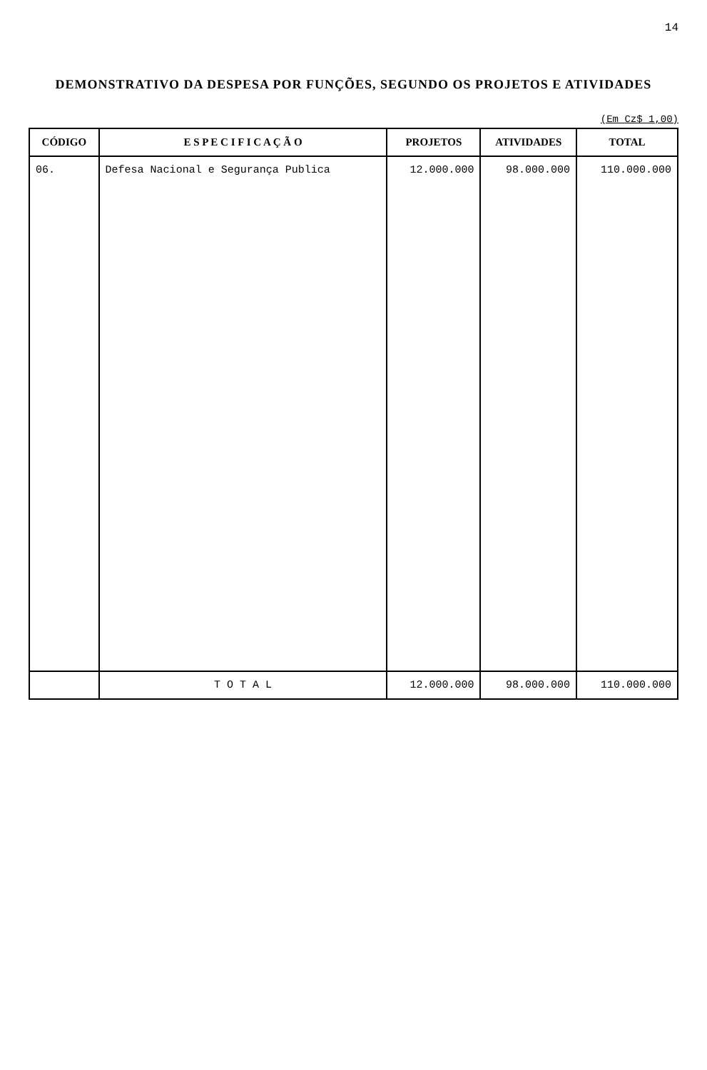14
DEMONSTRATIVO DA DESPESA POR FUNÇÕES, SEGUNDO OS PROJETOS E ATIVIDADES
(Em Cz$ 1,00)
| CÓDIGO | E S P E C I F I C A Ç Ã O | PROJETOS | ATIVIDADES | TOTAL |
| --- | --- | --- | --- | --- |
| 06. | Defesa Nacional e Segurança Publica | 12.000.000 | 98.000.000 | 110.000.000 |
| | T O T A L | 12.000.000 | 98.000.000 | 110.000.000 |